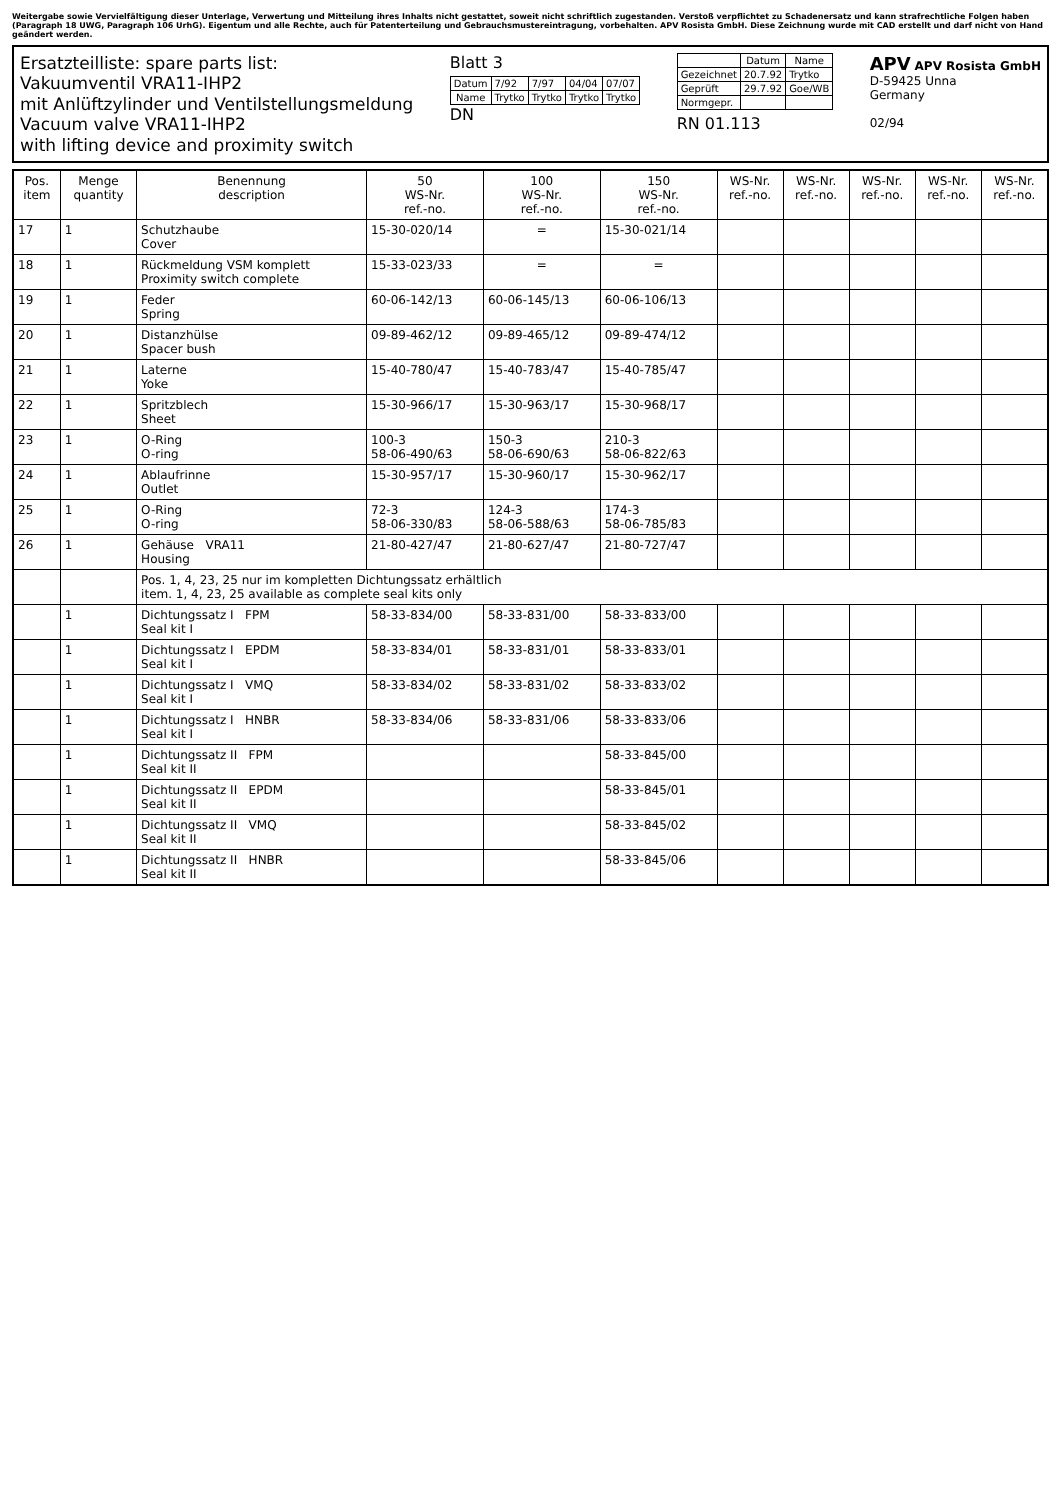Weitergabe sowie Vervielfältigung dieser Unterlage, Verwertung und Mitteilung ihres Inhalts nicht gestattet, soweit nicht schriftlich zugestanden. Verstoß verpflichtet zu Schadenersatz und kann strafrechtliche Folgen haben (Paragraph 18 UWG, Paragraph 106 UrhG). Eigentum und alle Rechte, auch für Patenterteilung und Gebrauchsmustereintragung, vorbehalten. APV Rosista GmbH. Diese Zeichnung wurde mit CAD erstellt und darf nicht von Hand geändert werden.
Ersatzteilliste: spare parts list:
Vakuumventil VRA11-IHP2
mit Anlüftzylinder und Ventilstellungsmeldung
Vacuum valve VRA11-IHP2
with lifting device and proximity switch
Blatt 3
| Datum | 7/92 | 7/97 | 04/04 | 07/07 |
| Name | Trytko | Trytko | Trytko | Trytko |
DN
| | Datum | Name |
| --- | --- | --- |
| Gezeichnet | 20.7.92 | Trytko |
| Geprüft | 29.7.92 | Goe/WB |
| Normgepr. | | |
RN 01.113
APV APV Rosista GmbH
D-59425 Unna
Germany
02/94
| Pos. item | Menge quantity | Benennung description | 50 WS-Nr. ref.-no. | 100 WS-Nr. ref.-no. | 150 WS-Nr. ref.-no. | WS-Nr. ref.-no. | WS-Nr. ref.-no. | WS-Nr. ref.-no. | WS-Nr. ref.-no. | WS-Nr. ref.-no. |
| --- | --- | --- | --- | --- | --- | --- | --- | --- | --- | --- |
| 17 | 1 | Schutzhaube Cover | 15-30-020/14 | = | 15-30-021/14 | | | | | |
| 18 | 1 | Rückmeldung VSM komplett Proximity switch complete | 15-33-023/33 | = | = | | | | | |
| 19 | 1 | Feder Spring | 60-06-142/13 | 60-06-145/13 | 60-06-106/13 | | | | | |
| 20 | 1 | Distanzhülse Spacer bush | 09-89-462/12 | 09-89-465/12 | 09-89-474/12 | | | | | |
| 21 | 1 | Laterne Yoke | 15-40-780/47 | 15-40-783/47 | 15-40-785/47 | | | | | |
| 22 | 1 | Spritzblech Sheet | 15-30-966/17 | 15-30-963/17 | 15-30-968/17 | | | | | |
| 23 | 1 | O-Ring O-ring | 100-3 58-06-490/63 | 150-3 58-06-690/63 | 210-3 58-06-822/63 | | | | | |
| 24 | 1 | Ablaufrinne Outlet | 15-30-957/17 | 15-30-960/17 | 15-30-962/17 | | | | | |
| 25 | 1 | O-Ring O-ring | 72-3 58-06-330/83 | 124-3 58-06-588/63 | 174-3 58-06-785/83 | | | | | |
| 26 | 1 | Gehäuse VRA11 Housing | 21-80-427/47 | 21-80-627/47 | 21-80-727/47 | | | | | |
| | | Pos. 1, 4, 23, 25 nur im kompletten Dichtungssatz erhältlich item. 1, 4, 23, 25 available as complete seal kits only | | | | | | | | |
| | 1 | Dichtungssatz I FPM Seal kit I | 58-33-834/00 | 58-33-831/00 | 58-33-833/00 | | | | | |
| | 1 | Dichtungssatz I EPDM Seal kit I | 58-33-834/01 | 58-33-831/01 | 58-33-833/01 | | | | | |
| | 1 | Dichtungssatz I VMQ Seal kit I | 58-33-834/02 | 58-33-831/02 | 58-33-833/02 | | | | | |
| | 1 | Dichtungssatz I HNBR Seal kit I | 58-33-834/06 | 58-33-831/06 | 58-33-833/06 | | | | | |
| | 1 | Dichtungssatz II FPM Seal kit II | | | 58-33-845/00 | | | | | |
| | 1 | Dichtungssatz II EPDM Seal kit II | | | 58-33-845/01 | | | | | |
| | 1 | Dichtungssatz II VMQ Seal kit II | | | 58-33-845/02 | | | | | |
| | 1 | Dichtungssatz II HNBR Seal kit II | | | 58-33-845/06 | | | | | |